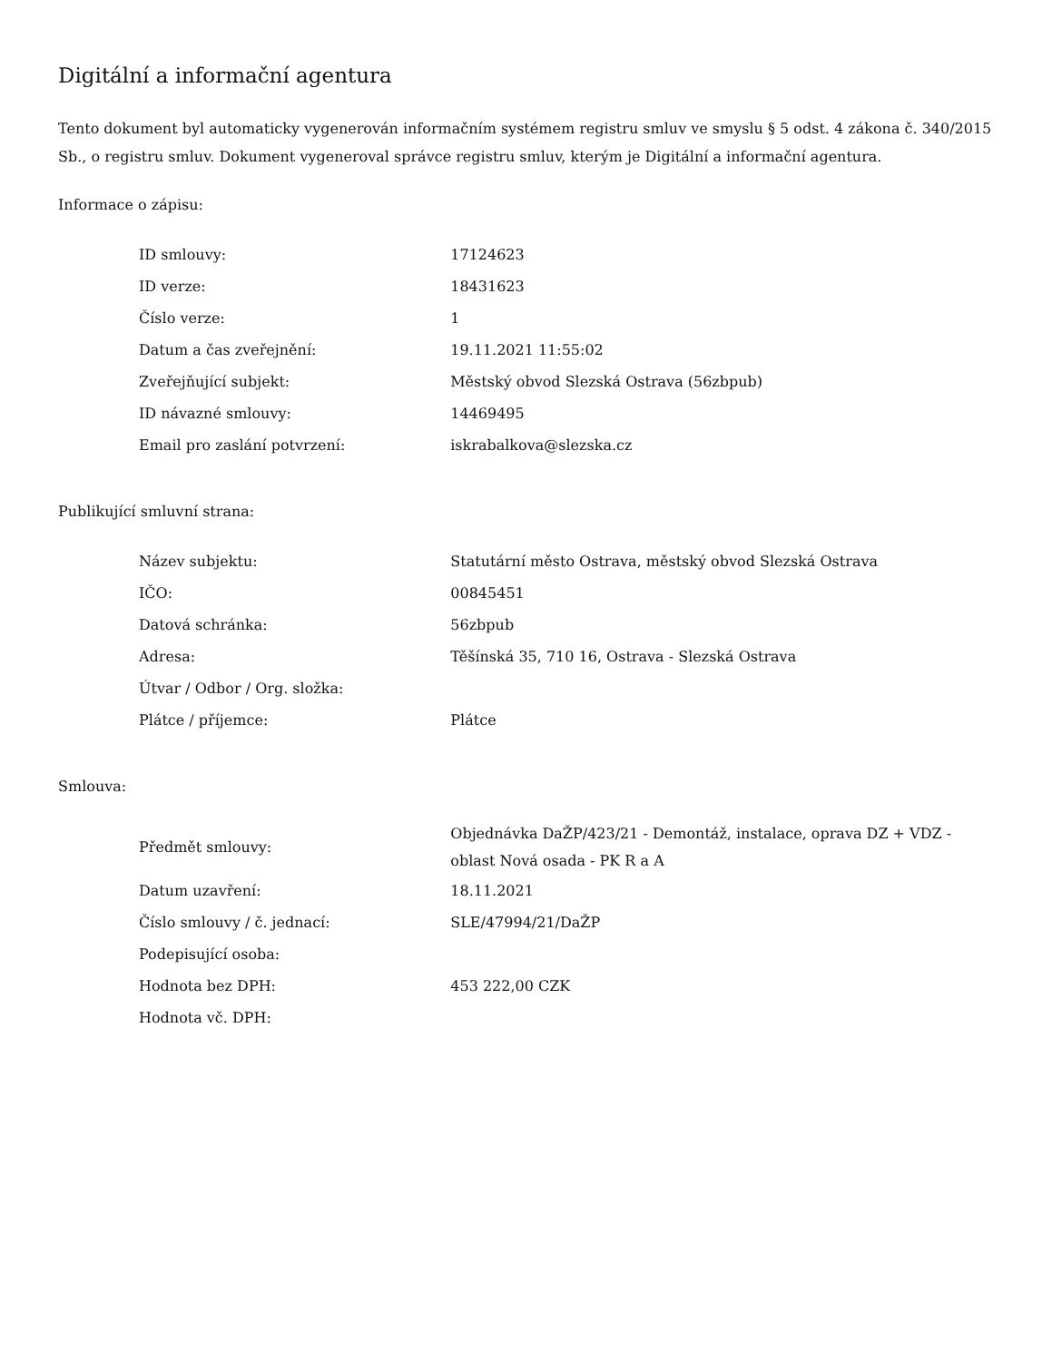Digitální a informační agentura
Tento dokument byl automaticky vygenerován informačním systémem registru smluv ve smyslu § 5 odst. 4 zákona č. 340/2015 Sb., o registru smluv. Dokument vygeneroval správce registru smluv, kterým je Digitální a informační agentura.
Informace o zápisu:
| ID smlouvy: | 17124623 |
| ID verze: | 18431623 |
| Číslo verze: | 1 |
| Datum a čas zveřejnění: | 19.11.2021 11:55:02 |
| Zveřejňující subjekt: | Městský obvod Slezská Ostrava (56zbpub) |
| ID návazné smlouvy: | 14469495 |
| Email pro zaslání potvrzení: | iskrabalkova@slezska.cz |
Publikující smluvní strana:
| Název subjektu: | Statutární město Ostrava, městský obvod Slezská Ostrava |
| IČO: | 00845451 |
| Datová schránka: | 56zbpub |
| Adresa: | Těšínská 35, 710 16, Ostrava - Slezská Ostrava |
| Útvar / Odbor / Org. složka: | |
| Plátce / příjemce: | Plátce |
Smlouva:
| Předmět smlouvy: | Objednávka DaŽP/423/21 - Demontáž, instalace, oprava DZ + VDZ - oblast Nová osada - PK R a A |
| Datum uzavření: | 18.11.2021 |
| Číslo smlouvy / č. jednací: | SLE/47994/21/DaŽP |
| Podepisující osoba: | |
| Hodnota bez DPH: | 453 222,00 CZK |
| Hodnota vč. DPH: | |